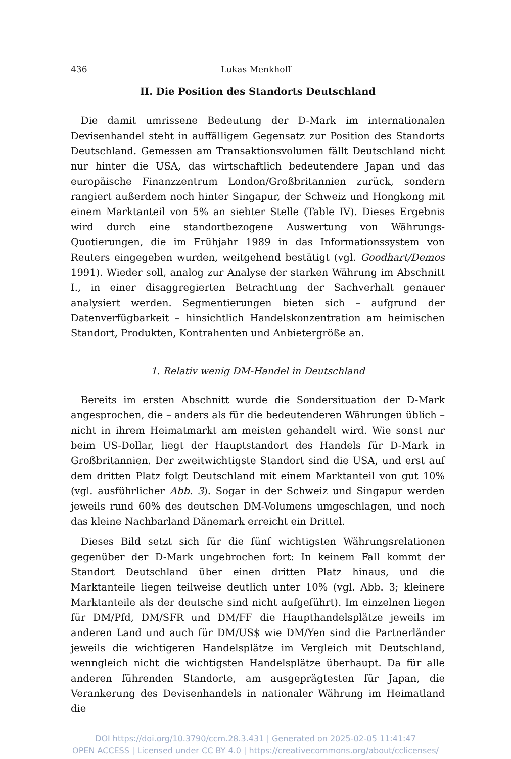436 Lukas Menkhoff
II. Die Position des Standorts Deutschland
Die damit umrissene Bedeutung der D-Mark im internationalen Devisenhandel steht in auffälligem Gegensatz zur Position des Standorts Deutschland. Gemessen am Transaktionsvolumen fällt Deutschland nicht nur hinter die USA, das wirtschaftlich bedeutendere Japan und das europäische Finanzzentrum London/Großbritannien zurück, sondern rangiert außerdem noch hinter Singapur, der Schweiz und Hongkong mit einem Marktanteil von 5% an siebter Stelle (Table IV). Dieses Ergebnis wird durch eine standortbezogene Auswertung von Währungs-Quotierungen, die im Frühjahr 1989 in das Informationssystem von Reuters eingegeben wurden, weitgehend bestätigt (vgl. Goodhart/Demos 1991). Wieder soll, analog zur Analyse der starken Währung im Abschnitt I., in einer disaggregierten Betrachtung der Sachverhalt genauer analysiert werden. Segmentierungen bieten sich – aufgrund der Datenverfügbarkeit – hinsichtlich Handelskonzentration am heimischen Standort, Produkten, Kontrahenten und Anbietergröße an.
1. Relativ wenig DM-Handel in Deutschland
Bereits im ersten Abschnitt wurde die Sondersituation der D-Mark angesprochen, die – anders als für die bedeutenderen Währungen üblich – nicht in ihrem Heimatmarkt am meisten gehandelt wird. Wie sonst nur beim US-Dollar, liegt der Hauptstandort des Handels für D-Mark in Großbritannien. Der zweitwichtigste Standort sind die USA, und erst auf dem dritten Platz folgt Deutschland mit einem Marktanteil von gut 10% (vgl. ausführlicher Abb. 3). Sogar in der Schweiz und Singapur werden jeweils rund 60% des deutschen DM-Volumens umgeschlagen, und noch das kleine Nachbarland Dänemark erreicht ein Drittel.
Dieses Bild setzt sich für die fünf wichtigsten Währungsrelationen gegenüber der D-Mark ungebrochen fort: In keinem Fall kommt der Standort Deutschland über einen dritten Platz hinaus, und die Marktanteile liegen teilweise deutlich unter 10% (vgl. Abb. 3; kleinere Marktanteile als der deutsche sind nicht aufgeführt). Im einzelnen liegen für DM/Pfd, DM/SFR und DM/FF die Haupthandelsplätze jeweils im anderen Land und auch für DM/US$ wie DM/Yen sind die Partnerländer jeweils die wichtigeren Handelsplätze im Vergleich mit Deutschland, wenngleich nicht die wichtigsten Handelsplätze überhaupt. Da für alle anderen führenden Standorte, am ausgeprägtesten für Japan, die Verankerung des Devisenhandels in nationaler Währung im Heimatland die
DOI https://doi.org/10.3790/ccm.28.3.431 | Generated on 2025-02-05 11:41:47
OPEN ACCESS | Licensed under CC BY 4.0 | https://creativecommons.org/about/cclicenses/